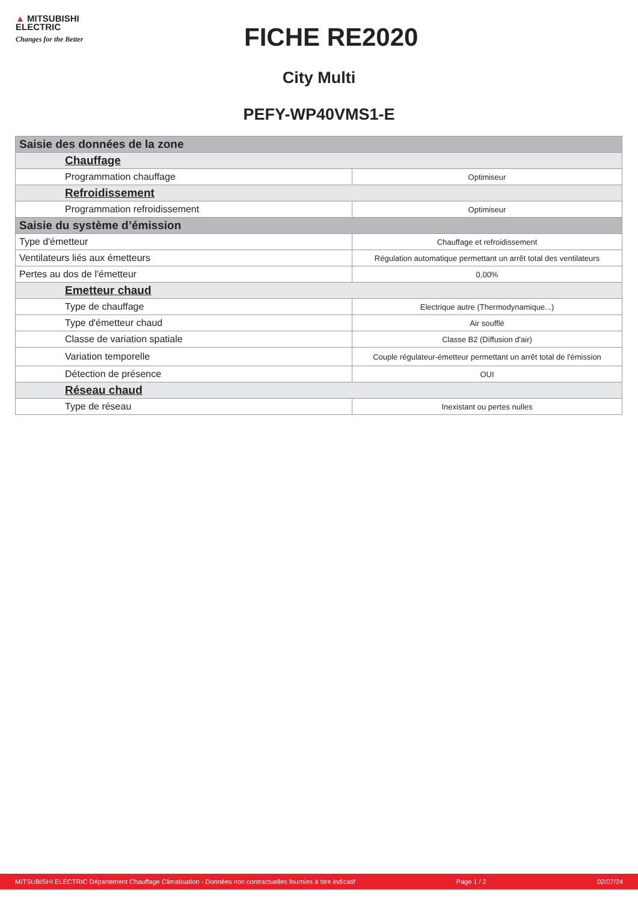▲ MITSUBISHI
ELECTRIC
Changes for the Better
FICHE RE2020
City Multi
PEFY-WP40VMS1-E
| Saisie des données de la zone | |
| Chauffage | |
| Programmation chauffage | Optimiseur |
| Refroidissement | |
| Programmation refroidissement | Optimiseur |
| Saisie du système d’émission | |
| Type d'émetteur | Chauffage et refroidissement |
| Ventilateurs liés aux émetteurs | Régulation automatique permettant un arrêt total des ventilateurs |
| Pertes au dos de l'émetteur | 0,00% |
| Emetteur chaud | |
| Type de chauffage | Electrique autre (Thermodynamique...) |
| Type d'émetteur chaud | Air soufflé |
| Classe de variation spatiale | Classe B2 (Diffusion d'air) |
| Variation temporelle | Couple régulateur-émetteur permettant un arrêt total de l'émission |
| Détection de présence | OUI |
| Réseau chaud | |
| Type de réseau | Inexistant ou pertes nulles |
MITSUBISHI ELECTRIC Département Chauffage Climatisation - Données non contractuelles fournies à titre indicatif Page 1 / 2 02/07/24